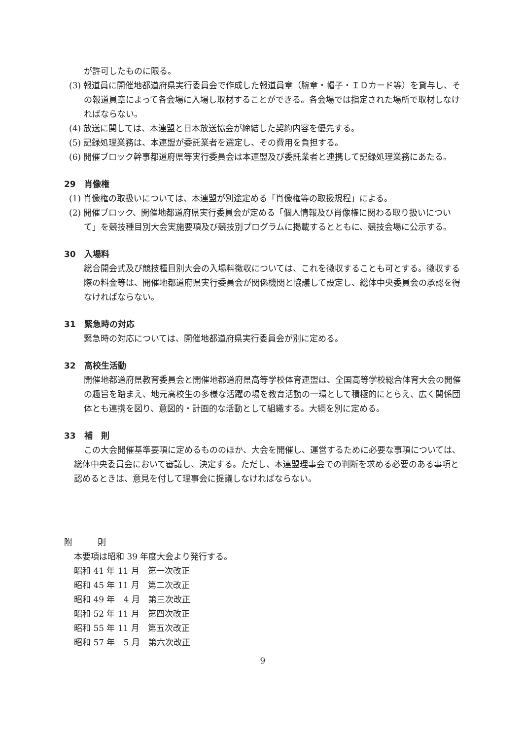が許可したものに限る。
(3) 報道員に開催地都道府県実行委員会で作成した報道員章（腕章・帽子・ＩＤカード等）を貸与し、その報道員章によって各会場に入場し取材することができる。各会場では指定された場所で取材しなければならない。
(4) 放送に関しては、本連盟と日本放送協会が締結した契約内容を優先する。
(5) 記録処理業務は、本連盟が委託業者を選定し、その費用を負担する。
(6) 開催ブロック幹事都道府県等実行委員会は本連盟及び委託業者と連携して記録処理業務にあたる。
29　肖像権
(1) 肖像権の取扱いについては、本連盟が別途定める「肖像権等の取扱規程」による。
(2) 開催ブロック、開催地都道府県実行委員会が定める「個人情報及び肖像権に関わる取り扱いについて」を競技種目別大会実施要項及び競技別プログラムに掲載するとともに、競技会場に公示する。
30　入場料
総合開会式及び競技種目別大会の入場料徴収については、これを徴収することも可とする。徴収する際の料金等は、開催地都道府県実行委員会が関係機関と協議して設定し、総体中央委員会の承認を得なければならない。
31　緊急時の対応
緊急時の対応については、開催地都道府県実行委員会が別に定める。
32　高校生活動
開催地都道府県教育委員会と開催地都道府県高等学校体育連盟は、全国高等学校総合体育大会の開催の趣旨を踏まえ、地元高校生の多様な活躍の場を教育活動の一環として積極的にとらえ、広く関係団体とも連携を図り、意図的・計画的な活動として組織する。大綱を別に定める。
33　補　則
この大会開催基準要項に定めるもののほか、大会を開催し、運営するために必要な事項については、総体中央委員会において審議し、決定する。ただし、本連盟理事会での判断を求める必要のある事項と認めるときは、意見を付して理事会に提議しなければならない。
附　　　則
本要項は昭和 39 年度大会より発行する。
昭和 41 年 11 月　第一次改正
昭和 45 年 11 月　第二次改正
昭和 49 年　4 月　第三次改正
昭和 52 年 11 月　第四次改正
昭和 55 年 11 月　第五次改正
昭和 57 年　5 月　第六次改正
9